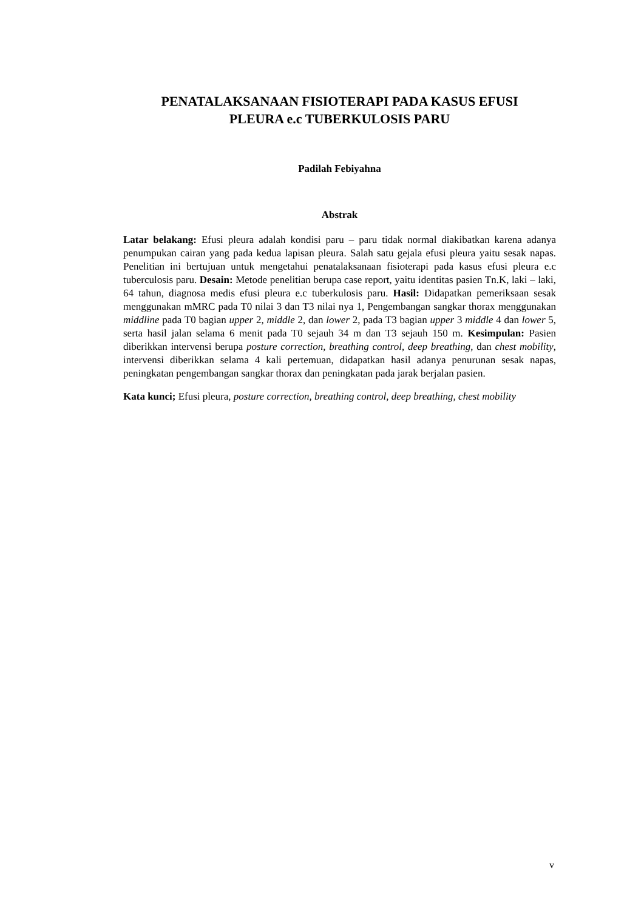PENATALAKSANAAN FISIOTERAPI PADA KASUS EFUSI
PLEURA e.c TUBERKULOSIS PARU
Padilah Febiyahna
Abstrak
Latar belakang: Efusi pleura adalah kondisi paru – paru tidak normal diakibatkan karena adanya penumpukan cairan yang pada kedua lapisan pleura. Salah satu gejala efusi pleura yaitu sesak napas. Penelitian ini bertujuan untuk mengetahui penatalaksanaan fisioterapi pada kasus efusi pleura e.c tuberculosis paru. Desain: Metode penelitian berupa case report, yaitu identitas pasien Tn.K, laki – laki, 64 tahun, diagnosa medis efusi pleura e.c tuberkulosis paru. Hasil: Didapatkan pemeriksaan sesak menggunakan mMRC pada T0 nilai 3 dan T3 nilai nya 1, Pengembangan sangkar thorax menggunakan middline pada T0 bagian upper 2, middle 2, dan lower 2, pada T3 bagian upper 3 middle 4 dan lower 5, serta hasil jalan selama 6 menit pada T0 sejauh 34 m dan T3 sejauh 150 m. Kesimpulan: Pasien diberikkan intervensi berupa posture correction, breathing control, deep breathing, dan chest mobility, intervensi diberikkan selama 4 kali pertemuan, didapatkan hasil adanya penurunan sesak napas, peningkatan pengembangan sangkar thorax dan peningkatan pada jarak berjalan pasien.
Kata kunci; Efusi pleura, posture correction, breathing control, deep breathing, chest mobility
v